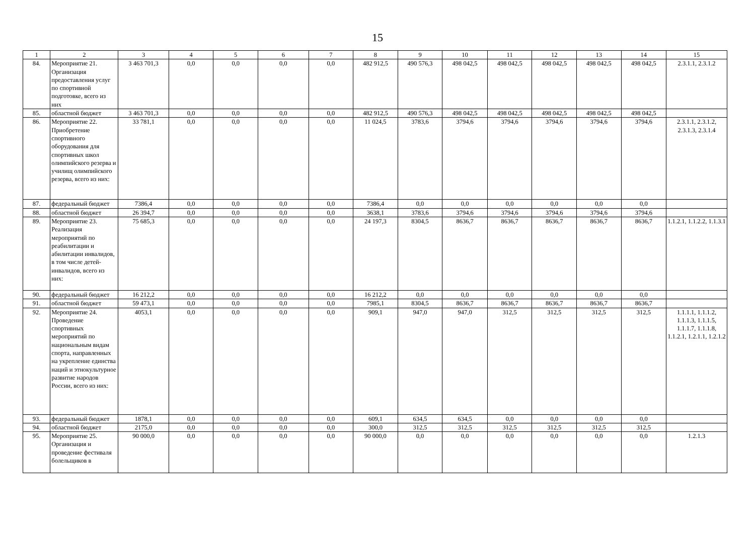15
| 1 | 2 | 3 | 4 | 5 | 6 | 7 | 8 | 9 | 10 | 11 | 12 | 13 | 14 | 15 |
| --- | --- | --- | --- | --- | --- | --- | --- | --- | --- | --- | --- | --- | --- | --- |
| 84. | Мероприятие 21. Организация предоставления услуг по спортивной подготовке, всего из них | 3 463 701,3 | 0,0 | 0,0 | 0,0 | 0,0 | 482 912,5 | 490 576,3 | 498 042,5 | 498 042,5 | 498 042,5 | 498 042,5 | 498 042,5 | 2.3.1.1, 2.3.1.2 |
| 85. | областной бюджет | 3 463 701,3 | 0,0 | 0,0 | 0,0 | 0,0 | 482 912,5 | 490 576,3 | 498 042,5 | 498 042,5 | 498 042,5 | 498 042,5 | 498 042,5 | |
| 86. | Мероприятие 22. Приобретение спортивного оборудования для спортивных школ олимпийского резерва и училищ олимпийского резерва, всего из них: | 33 781,1 | 0,0 | 0,0 | 0,0 | 0,0 | 11 024,5 | 3783,6 | 3794,6 | 3794,6 | 3794,6 | 3794,6 | 3794,6 | 2.3.1.1, 2.3.1.2, 2.3.1.3, 2.3.1.4 |
| 87. | федеральный бюджет | 7386,4 | 0,0 | 0,0 | 0,0 | 0,0 | 7386,4 | 0,0 | 0,0 | 0,0 | 0,0 | 0,0 | 0,0 | |
| 88. | областной бюджет | 26 394,7 | 0,0 | 0,0 | 0,0 | 0,0 | 3638,1 | 3783,6 | 3794,6 | 3794,6 | 3794,6 | 3794,6 | 3794,6 | |
| 89. | Мероприятие 23. Реализация мероприятий по реабилитации и абилитации инвалидов, в том числе детей-инвалидов, всего из них: | 75 685,3 | 0,0 | 0,0 | 0,0 | 0,0 | 24 197,3 | 8304,5 | 8636,7 | 8636,7 | 8636,7 | 8636,7 | 8636,7 | 1.1.2.1, 1.1.2.2, 1.1.3.1 |
| 90. | федеральный бюджет | 16 212,2 | 0,0 | 0,0 | 0,0 | 0,0 | 16 212,2 | 0,0 | 0,0 | 0,0 | 0,0 | 0,0 | 0,0 | |
| 91. | областной бюджет | 59 473,1 | 0,0 | 0,0 | 0,0 | 0,0 | 7985,1 | 8304,5 | 8636,7 | 8636,7 | 8636,7 | 8636,7 | 8636,7 | |
| 92. | Мероприятие 24. Проведение спортивных мероприятий по национальным видам спорта, направленных на укрепление единства наций и этнокультурное развитие народов России, всего из них: | 4053,1 | 0,0 | 0,0 | 0,0 | 0,0 | 909,1 | 947,0 | 947,0 | 312,5 | 312,5 | 312,5 | 312,5 | 1.1.1.1, 1.1.1.2, 1.1.1.3, 1.1.1.5, 1.1.1.7, 1.1.1.8, 1.1.2.1, 1.2.1.1, 1.2.1.2 |
| 93. | федеральный бюджет | 1878,1 | 0,0 | 0,0 | 0,0 | 0,0 | 609,1 | 634,5 | 634,5 | 0,0 | 0,0 | 0,0 | 0,0 | |
| 94. | областной бюджет | 2175,0 | 0,0 | 0,0 | 0,0 | 0,0 | 300,0 | 312,5 | 312,5 | 312,5 | 312,5 | 312,5 | 312,5 | |
| 95. | Мероприятие 25. Организация и проведение фестиваля болельщиков в | 90 000,0 | 0,0 | 0,0 | 0,0 | 0,0 | 90 000,0 | 0,0 | 0,0 | 0,0 | 0,0 | 0,0 | 0,0 | 1.2.1.3 |